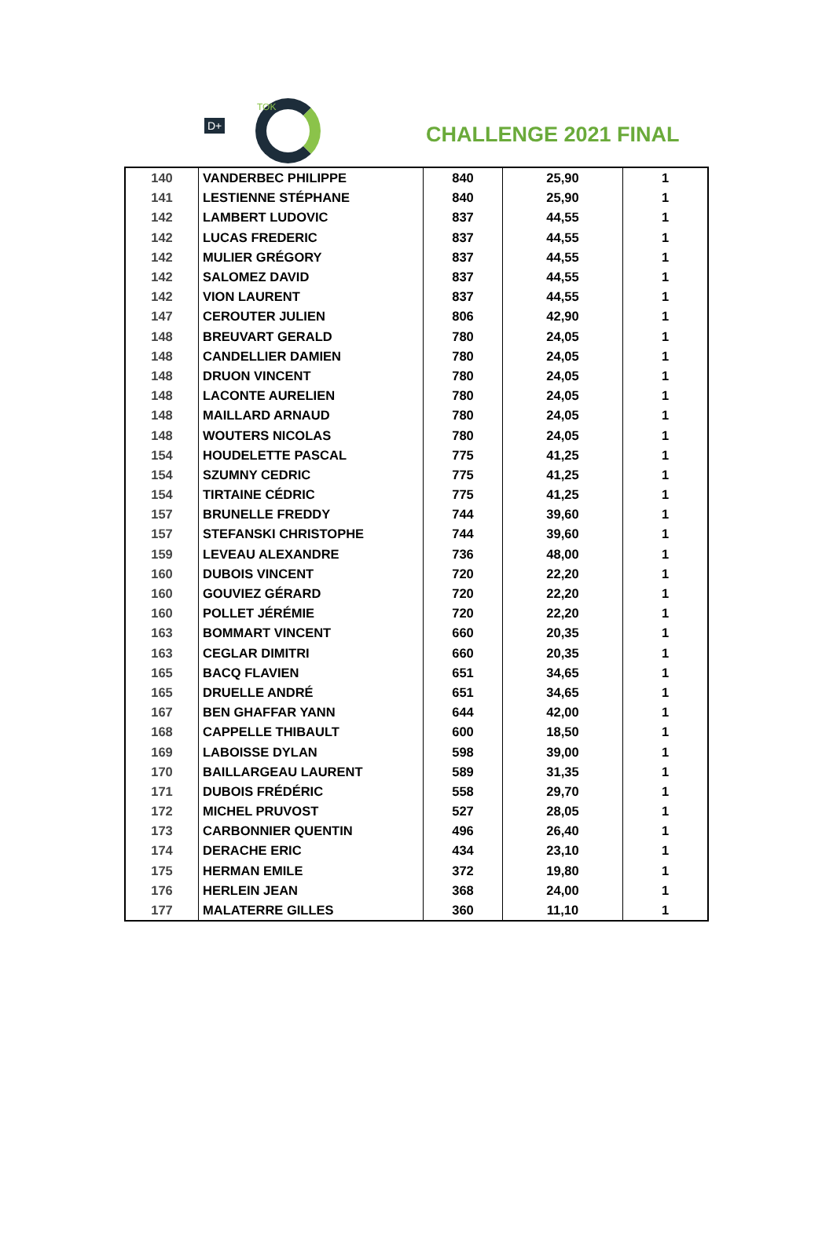D+
TOK
CHALLENGE 2021 FINAL
| 140 | VANDERBEC PHILIPPE | 840 | 25,90 | 1 |
| 141 | LESTIENNE STÉPHANE | 840 | 25,90 | 1 |
| 142 | LAMBERT LUDOVIC | 837 | 44,55 | 1 |
| 142 | LUCAS FREDERIC | 837 | 44,55 | 1 |
| 142 | MULIER GRÉGORY | 837 | 44,55 | 1 |
| 142 | SALOMEZ DAVID | 837 | 44,55 | 1 |
| 142 | VION LAURENT | 837 | 44,55 | 1 |
| 147 | CEROUTER JULIEN | 806 | 42,90 | 1 |
| 148 | BREUVART GERALD | 780 | 24,05 | 1 |
| 148 | CANDELLIER DAMIEN | 780 | 24,05 | 1 |
| 148 | DRUON VINCENT | 780 | 24,05 | 1 |
| 148 | LACONTE AURELIEN | 780 | 24,05 | 1 |
| 148 | MAILLARD ARNAUD | 780 | 24,05 | 1 |
| 148 | WOUTERS NICOLAS | 780 | 24,05 | 1 |
| 154 | HOUDELETTE PASCAL | 775 | 41,25 | 1 |
| 154 | SZUMNY CEDRIC | 775 | 41,25 | 1 |
| 154 | TIRTAINE CÉDRIC | 775 | 41,25 | 1 |
| 157 | BRUNELLE FREDDY | 744 | 39,60 | 1 |
| 157 | STEFANSKI CHRISTOPHE | 744 | 39,60 | 1 |
| 159 | LEVEAU ALEXANDRE | 736 | 48,00 | 1 |
| 160 | DUBOIS VINCENT | 720 | 22,20 | 1 |
| 160 | GOUVIEZ GÉRARD | 720 | 22,20 | 1 |
| 160 | POLLET JÉRÉMIE | 720 | 22,20 | 1 |
| 163 | BOMMART VINCENT | 660 | 20,35 | 1 |
| 163 | CEGLAR DIMITRI | 660 | 20,35 | 1 |
| 165 | BACQ FLAVIEN | 651 | 34,65 | 1 |
| 165 | DRUELLE ANDRÉ | 651 | 34,65 | 1 |
| 167 | BEN GHAFFAR YANN | 644 | 42,00 | 1 |
| 168 | CAPPELLE THIBAULT | 600 | 18,50 | 1 |
| 169 | LABOISSE DYLAN | 598 | 39,00 | 1 |
| 170 | BAILLARGEAU LAURENT | 589 | 31,35 | 1 |
| 171 | DUBOIS FRÉDÉRIC | 558 | 29,70 | 1 |
| 172 | MICHEL PRUVOST | 527 | 28,05 | 1 |
| 173 | CARBONNIER QUENTIN | 496 | 26,40 | 1 |
| 174 | DERACHE ERIC | 434 | 23,10 | 1 |
| 175 | HERMAN EMILE | 372 | 19,80 | 1 |
| 176 | HERLEIN JEAN | 368 | 24,00 | 1 |
| 177 | MALATERRE GILLES | 360 | 11,10 | 1 |